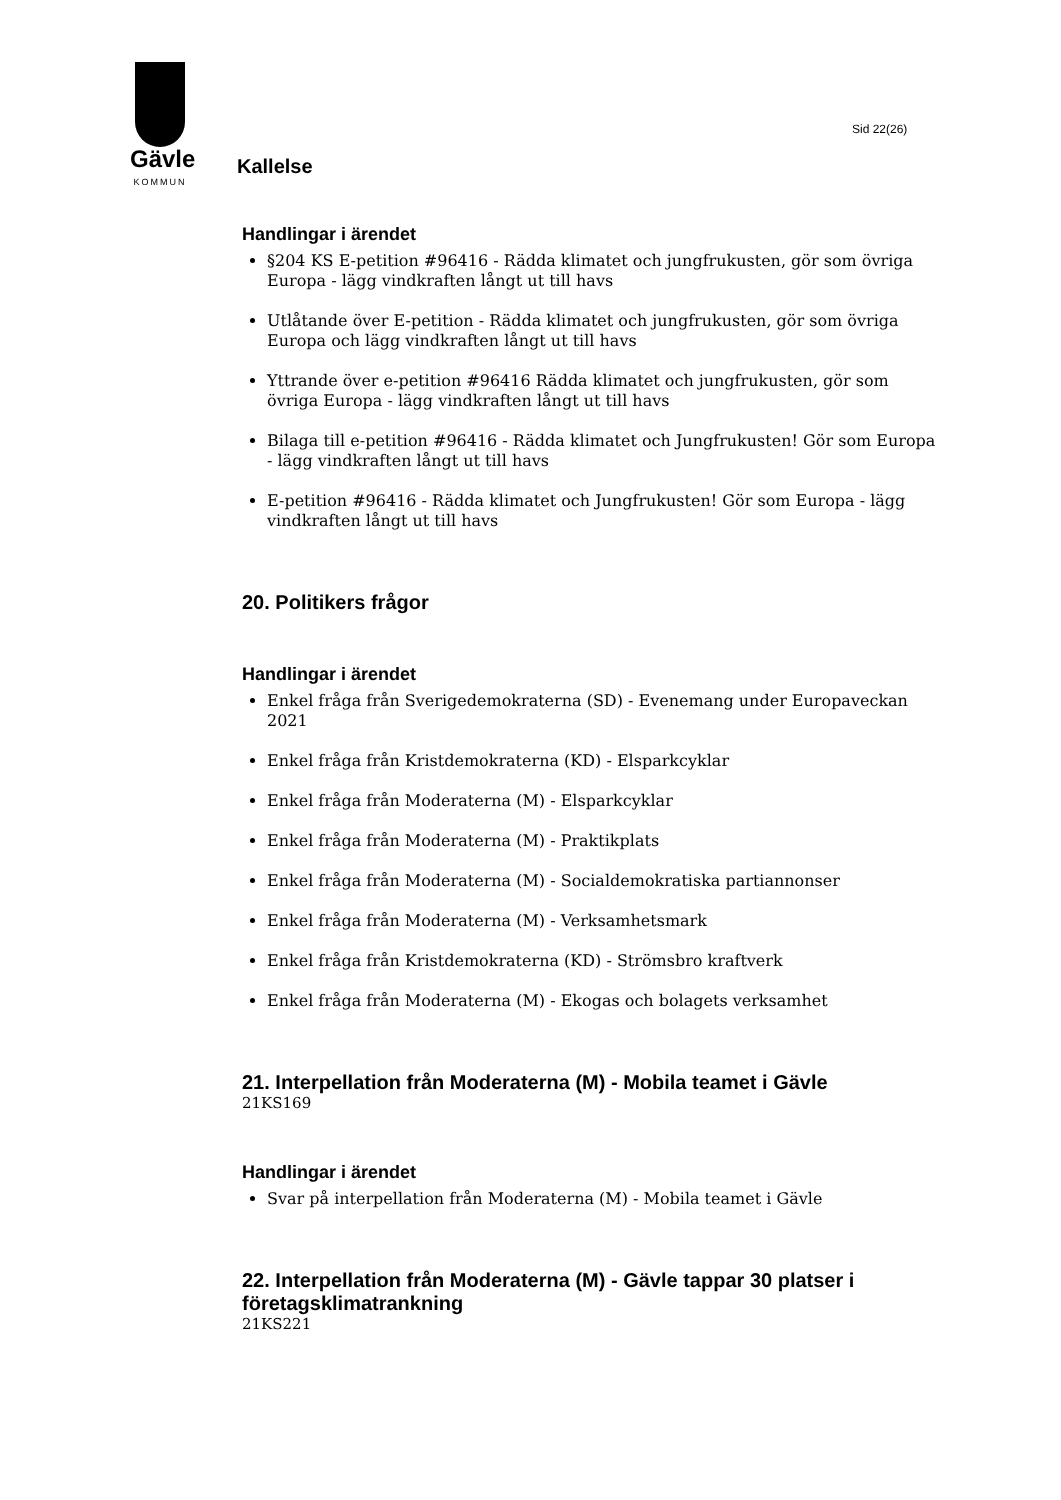Gävle
KOMMUN
Sid 22(26)
Kallelse
Handlingar i ärendet
§204 KS E-petition #96416 - Rädda klimatet och jungfrukusten, gör som övriga Europa - lägg vindkraften långt ut till havs
Utlåtande över E-petition - Rädda klimatet och jungfrukusten, gör som övriga Europa och lägg vindkraften långt ut till havs
Yttrande över e-petition #96416 Rädda klimatet och jungfrukusten, gör som övriga Europa - lägg vindkraften långt ut till havs
Bilaga till e-petition #96416 - Rädda klimatet och Jungfrukusten! Gör som Europa - lägg vindkraften långt ut till havs
E-petition #96416 - Rädda klimatet och Jungfrukusten! Gör som Europa - lägg vindkraften långt ut till havs
20. Politikers frågor
Handlingar i ärendet
Enkel fråga från Sverigedemokraterna (SD) - Evenemang under Europaveckan 2021
Enkel fråga från Kristdemokraterna (KD) - Elsparkcyklar
Enkel fråga från Moderaterna (M) - Elsparkcyklar
Enkel fråga från Moderaterna (M) - Praktikplats
Enkel fråga från Moderaterna (M) - Socialdemokratiska partiannonser
Enkel fråga från Moderaterna (M) - Verksamhetsmark
Enkel fråga från Kristdemokraterna (KD) - Strömsbro kraftverk
Enkel fråga från Moderaterna (M) - Ekogas och bolagets verksamhet
21. Interpellation från Moderaterna (M) - Mobila teamet i Gävle
21KS169
Handlingar i ärendet
Svar på interpellation från Moderaterna (M) - Mobila teamet i Gävle
22. Interpellation från Moderaterna (M) - Gävle tappar 30 platser i företagsklimatrankning
21KS221